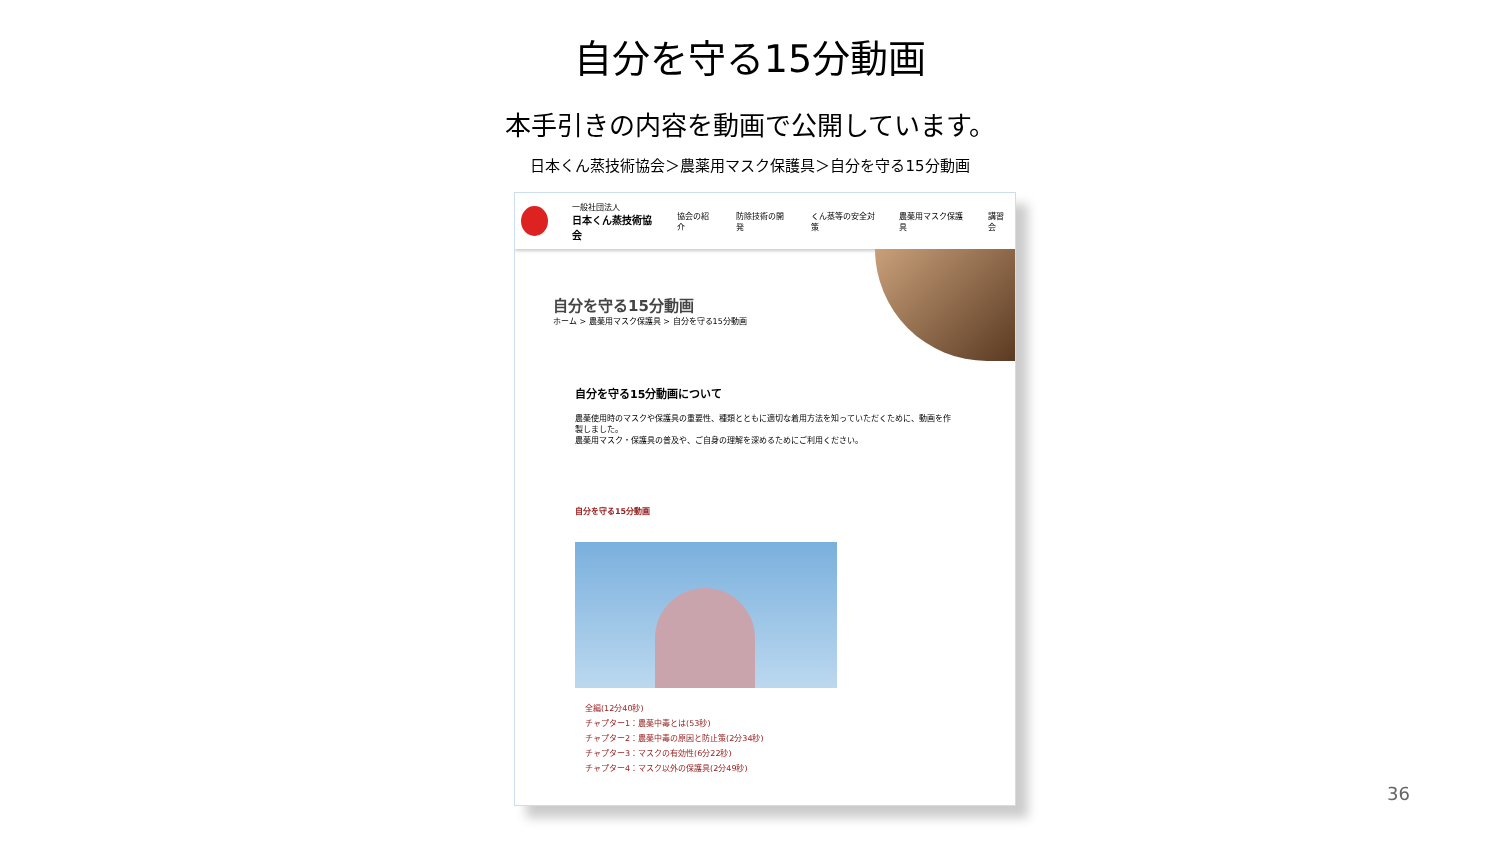自分を守る15分動画
本手引きの内容を動画で公開しています。
日本くん蒸技術協会＞農薬用マスク保護具＞自分を守る15分動画
一般社団法人
日本くん蒸技術協会
協会の紹介 防除技術の開発 くん蒸等の安全対策 農薬用マスク保護具 講習会
自分を守る15分動画
ホーム > 農薬用マスク保護具 > 自分を守る15分動画
自分を守る15分動画について
農薬使用時のマスクや保護具の重要性、種類とともに適切な着用方法を知っていただくために、動画を作製しました。
農薬用マスク・保護具の普及や、ご自身の理解を深めるためにご利用ください。
自分を守る15分動画
全編(12分40秒)
チャプター1：農薬中毒とは(53秒)
チャプター2：農薬中毒の原因と防止策(2分34秒)
チャプター3：マスクの有効性(6分22秒)
チャプター4：マスク以外の保護具(2分49秒)
36